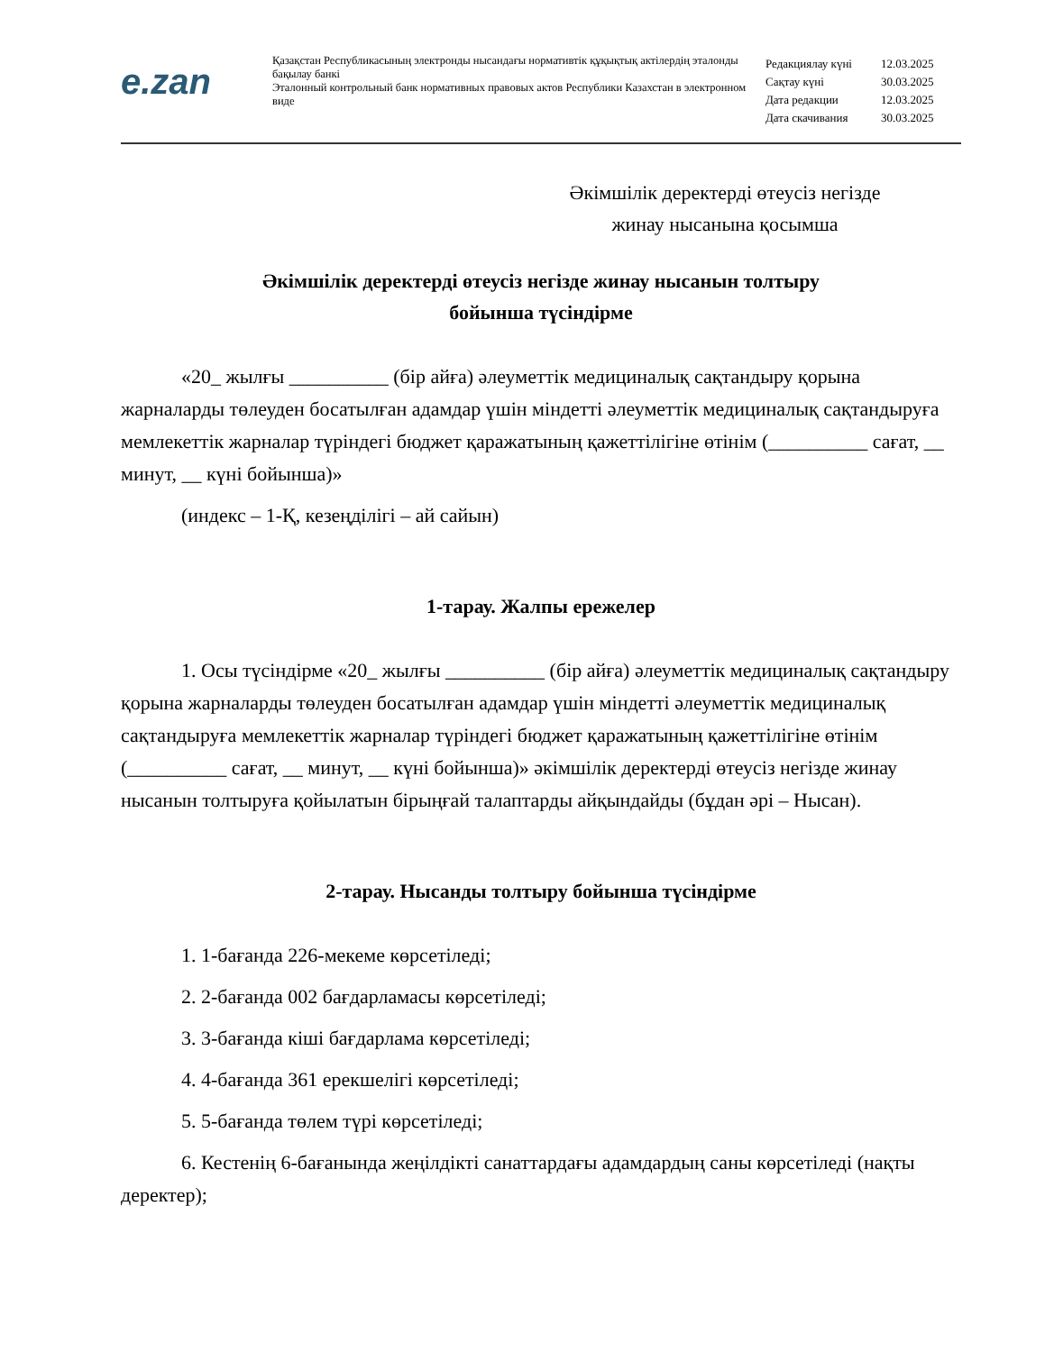e.zan
Қазақстан Республикасының электронды нысандағы нормативтік құқықтық актілердің эталонды бақылау банкі
Эталонный контрольный банк нормативных правовых актов Республики Казахстан в электронном виде
| Редакциялау күні | 12.03.2025 |
| Сақтау күні | 30.03.2025 |
| Дата редакции | 12.03.2025 |
| Дата скачивания | 30.03.2025 |
Әкімшілік деректерді өтеусіз негізде жинау нысанына қосымша
Әкімшілік деректерді өтеусіз негізде жинау нысанын толтыру
бойынша түсіндірме
«20_ жылғы __________ (бір айға) әлеуметтік медициналық сақтандыру қорына жарналарды төлеуден босатылған адамдар үшін міндетті әлеуметтік медициналық сақтандыруға мемлекеттік жарналар түріндегі бюджет қаражатының қажеттілігіне өтінім (__________ сағат, __ минут, __ күні бойынша)»
(индекс – 1-Қ, кезеңділігі – ай сайын)
1-тарау. Жалпы ережелер
1. Осы түсіндірме «20_ жылғы __________ (бір айға) әлеуметтік медициналық сақтандыру қорына жарналарды төлеуден босатылған адамдар үшін міндетті әлеуметтік медициналық сақтандыруға мемлекеттік жарналар түріндегі бюджет қаражатының қажеттілігіне өтінім (__________ сағат, __ минут, __ күні бойынша)» әкімшілік деректерді өтеусіз негізде жинау нысанын толтыруға қойылатын бірыңғай талаптарды айқындайды (бұдан әрі – Нысан).
2-тарау. Нысанды толтыру бойынша түсіндірме
1. 1-бағанда 226-мекеме көрсетіледі;
2. 2-бағанда 002 бағдарламасы көрсетіледі;
3. 3-бағанда кіші бағдарлама көрсетіледі;
4. 4-бағанда 361 ерекшелігі көрсетіледі;
5. 5-бағанда төлем түрі көрсетіледі;
6. Кестенің 6-бағанында жеңілдікті санаттардағы адамдардың саны көрсетіледі (нақты деректер);